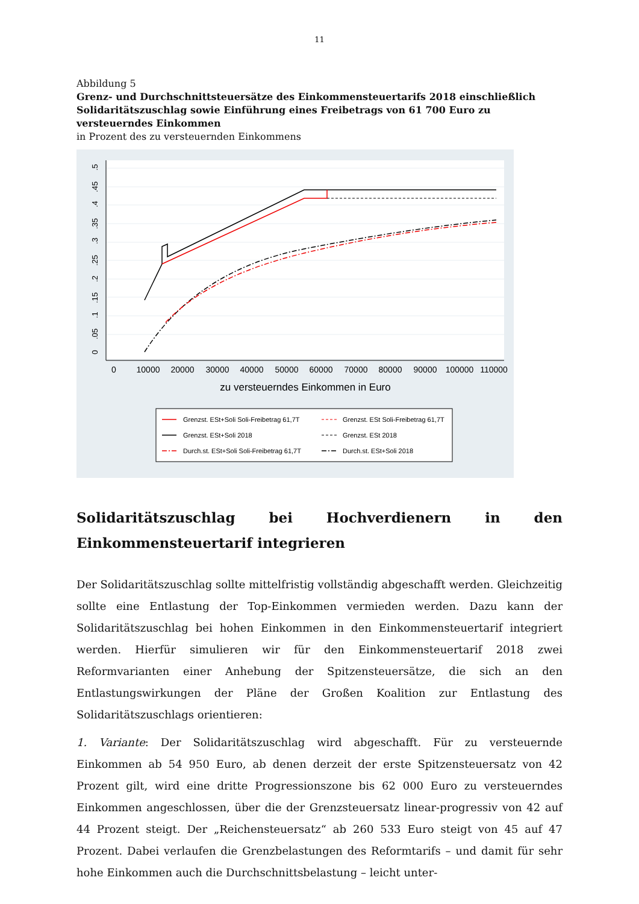11
Abbildung 5
Grenz- und Durchschnittsteuersätze des Einkommensteuertarifs 2018 einschließlich Solidaritäts­zuschlag sowie Einführung eines Freibetrags von 61 700 Euro zu versteuerndes Einkommen
in Prozent des zu versteuernden Einkommens
0
10000
20000
30000
40000
50000
60000
70000
80000
90000
100000
110000
zu versteuerndes Einkommen in Euro
0
.05
.1
.15
.2
.25
.3
.35
.4
.45
.5
Grenzst. ESt+Soli Soli-Freibetrag 61,7T
Grenzst. ESt Soli-Freibetrag 61,7T
Grenzst. ESt+Soli 2018
Grenzst. ESt 2018
Durch.st. ESt+Soli Soli-Freibetrag 61,7T
Durch.st. ESt+Soli 2018
Solidaritätszuschlag bei Hochverdienern in den Einkommensteuertarif integrieren
Der Solidaritätszuschlag sollte mittelfristig vollständig abgeschafft werden. Gleichzeitig sollte eine Entlastung der Top-Einkommen vermieden werden. Dazu kann der Solidaritätszuschlag bei hohen Einkommen in den Einkommensteuertarif integriert werden. Hierfür simulieren wir für den Einkommensteuertarif 2018 zwei Reformvarianten einer Anhebung der Spitzensteuers­ätze, die sich an den Entlastungswirkungen der Pläne der Großen Koalition zur Entlastung des Solidaritätszuschlags orientieren:
1. Variante: Der Solidaritätszuschlag wird abgeschafft. Für zu versteuernde Einkommen ab 54 950 Euro, ab denen derzeit der erste Spitzensteuersatz von 42 Prozent gilt, wird eine dritte Progressionszone bis 62 000 Euro zu versteuerndes Einkommen angeschlossen, über die der Grenzsteuersatz linear-progressiv von 42 auf 44 Prozent steigt. Der „Reichensteuersatz“ ab 260 533 Euro steigt von 45 auf 47 Prozent. Dabei verlaufen die Grenzbelastungen des Reform­tarifs – und damit für sehr hohe Einkommen auch die Durchschnittsbelastung – leicht unter-